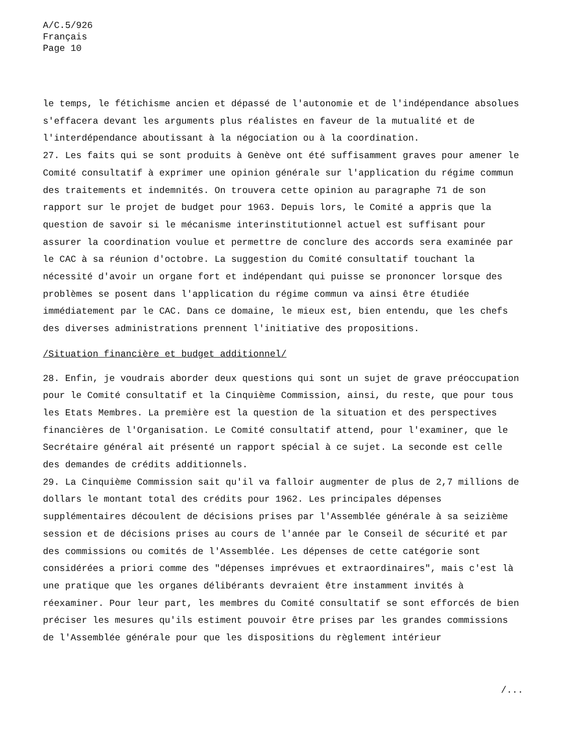A/C.5/926
Français
Page 10
le temps, le fétichisme ancien et dépassé de l'autonomie et de l'indépendance absolues s'effacera devant les arguments plus réalistes en faveur de la mutualité et de l'interdépendance aboutissant à la négociation ou à la coordination.
27. Les faits qui se sont produits à Genève ont été suffisamment graves pour amener le Comité consultatif à exprimer une opinion générale sur l'application du régime commun des traitements et indemnités. On trouvera cette opinion au paragraphe 71 de son rapport sur le projet de budget pour 1963. Depuis lors, le Comité a appris que la question de savoir si le mécanisme interinstitutionnel actuel est suffisant pour assurer la coordination voulue et permettre de conclure des accords sera examinée par le CAC à sa réunion d'octobre. La suggestion du Comité consultatif touchant la nécessité d'avoir un organe fort et indépendant qui puisse se prononcer lorsque des problèmes se posent dans l'application du régime commun va ainsi être étudiée immédiatement par le CAC. Dans ce domaine, le mieux est, bien entendu, que les chefs des diverses administrations prennent l'initiative des propositions.
/Situation financière et budget additionnel/
28. Enfin, je voudrais aborder deux questions qui sont un sujet de grave préoccupation pour le Comité consultatif et la Cinquième Commission, ainsi, du reste, que pour tous les Etats Membres. La première est la question de la situation et des perspectives financières de l'Organisation. Le Comité consultatif attend, pour l'examiner, que le Secrétaire général ait présenté un rapport spécial à ce sujet. La seconde est celle des demandes de crédits additionnels.
29. La Cinquième Commission sait qu'il va falloir augmenter de plus de 2,7 millions de dollars le montant total des crédits pour 1962. Les principales dépenses supplémentaires découlent de décisions prises par l'Assemblée générale à sa seizième session et de décisions prises au cours de l'année par le Conseil de sécurité et par des commissions ou comités de l'Assemblée. Les dépenses de cette catégorie sont considérées a priori comme des "dépenses imprévues et extraordinaires", mais c'est là une pratique que les organes délibérants devraient être instamment invités à réexaminer. Pour leur part, les membres du Comité consultatif se sont efforcés de bien préciser les mesures qu'ils estiment pouvoir être prises par les grandes commissions de l'Assemblée générale pour que les dispositions du règlement intérieur
/...